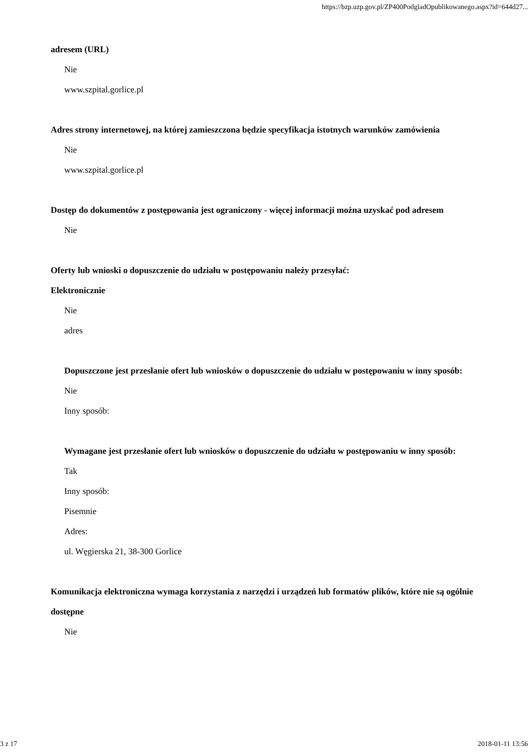https://bzp.uzp.gov.pl/ZP400PodgladOpublikowanego.aspx?id=644d27...
adresem (URL)
Nie
www.szpital.gorlice.pl
Adres strony internetowej, na której zamieszczona będzie specyfikacja istotnych warunków zamówienia
Nie
www.szpital.gorlice.pl
Dostęp do dokumentów z postępowania jest ograniczony - więcej informacji można uzyskać pod adresem
Nie
Oferty lub wnioski o dopuszczenie do udziału w postępowaniu należy przesyłać:
Elektronicznie
Nie
adres
Dopuszczone jest przesłanie ofert lub wniosków o dopuszczenie do udziału w postępowaniu w inny sposób:
Nie
Inny sposób:
Wymagane jest przesłanie ofert lub wniosków o dopuszczenie do udziału w postępowaniu w inny sposób:
Tak
Inny sposób:
Pisemnie
Adres:
ul. Węgierska 21, 38-300 Gorlice
Komunikacja elektroniczna wymaga korzystania z narzędzi i urządzeń lub formatów plików, które nie są ogólnie dostępne
Nie
3 z 17 2018-01-11 13:56